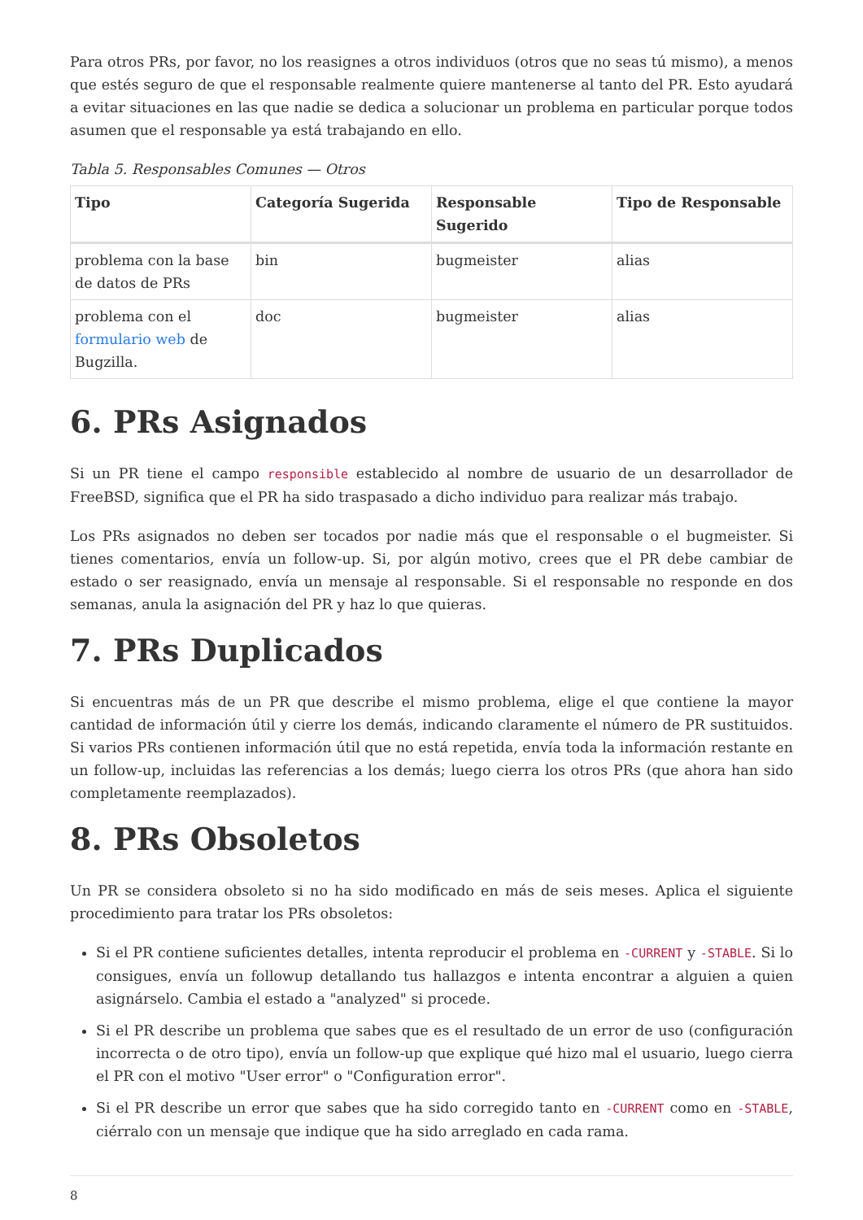Para otros PRs, por favor, no los reasignes a otros individuos (otros que no seas tú mismo), a menos que estés seguro de que el responsable realmente quiere mantenerse al tanto del PR. Esto ayudará a evitar situaciones en las que nadie se dedica a solucionar un problema en particular porque todos asumen que el responsable ya está trabajando en ello.
Tabla 5. Responsables Comunes — Otros
| Tipo | Categoría Sugerida | Responsable Sugerido | Tipo de Responsable |
| --- | --- | --- | --- |
| problema con la base de datos de PRs | bin | bugmeister | alias |
| problema con el formulario web de Bugzilla. | doc | bugmeister | alias |
6. PRs Asignados
Si un PR tiene el campo responsible establecido al nombre de usuario de un desarrollador de FreeBSD, significa que el PR ha sido traspasado a dicho individuo para realizar más trabajo.
Los PRs asignados no deben ser tocados por nadie más que el responsable o el bugmeister. Si tienes comentarios, envía un follow-up. Si, por algún motivo, crees que el PR debe cambiar de estado o ser reasignado, envía un mensaje al responsable. Si el responsable no responde en dos semanas, anula la asignación del PR y haz lo que quieras.
7. PRs Duplicados
Si encuentras más de un PR que describe el mismo problema, elige el que contiene la mayor cantidad de información útil y cierre los demás, indicando claramente el número de PR sustituidos. Si varios PRs contienen información útil que no está repetida, envía toda la información restante en un follow-up, incluidas las referencias a los demás; luego cierra los otros PRs (que ahora han sido completamente reemplazados).
8. PRs Obsoletos
Un PR se considera obsoleto si no ha sido modificado en más de seis meses. Aplica el siguiente procedimiento para tratar los PRs obsoletos:
Si el PR contiene suficientes detalles, intenta reproducir el problema en -CURRENT y -STABLE. Si lo consigues, envía un followup detallando tus hallazgos e intenta encontrar a alguien a quien asignárselo. Cambia el estado a "analyzed" si procede.
Si el PR describe un problema que sabes que es el resultado de un error de uso (configuración incorrecta o de otro tipo), envía un follow-up que explique qué hizo mal el usuario, luego cierra el PR con el motivo "User error" o "Configuration error".
Si el PR describe un error que sabes que ha sido corregido tanto en -CURRENT como en -STABLE, ciérralo con un mensaje que indique que ha sido arreglado en cada rama.
8